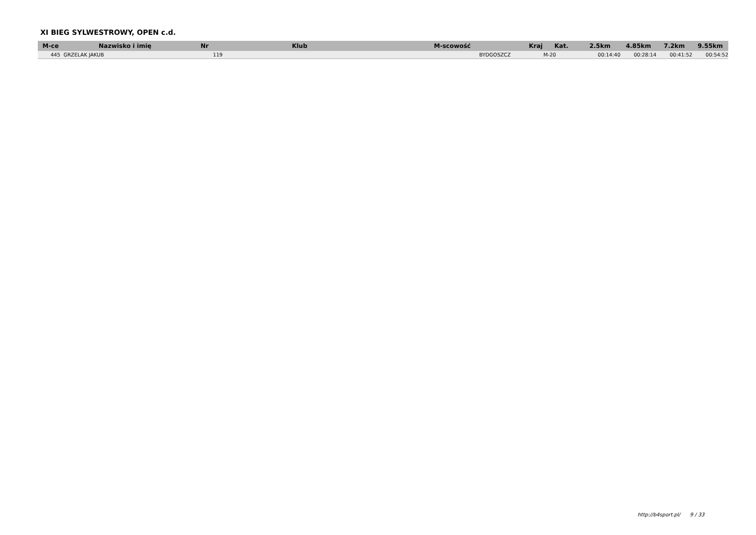XI BIEG SYLWESTROWY, OPEN c.d.
| M-ce | Nazwisko i imię | Nr | Klub | M-scowość | Kraj | Kat. | 2.5km | 4.85km | 7.2km | 9.55km |
| --- | --- | --- | --- | --- | --- | --- | --- | --- | --- | --- |
| 445 | GRZELAK JAKUB | 119 | | BYDGOSZCZ | | M-20 | 00:14:40 | 00:28:14 | 00:41:52 | 00:54:52 |
http://b4sport.pl/ 9 / 33